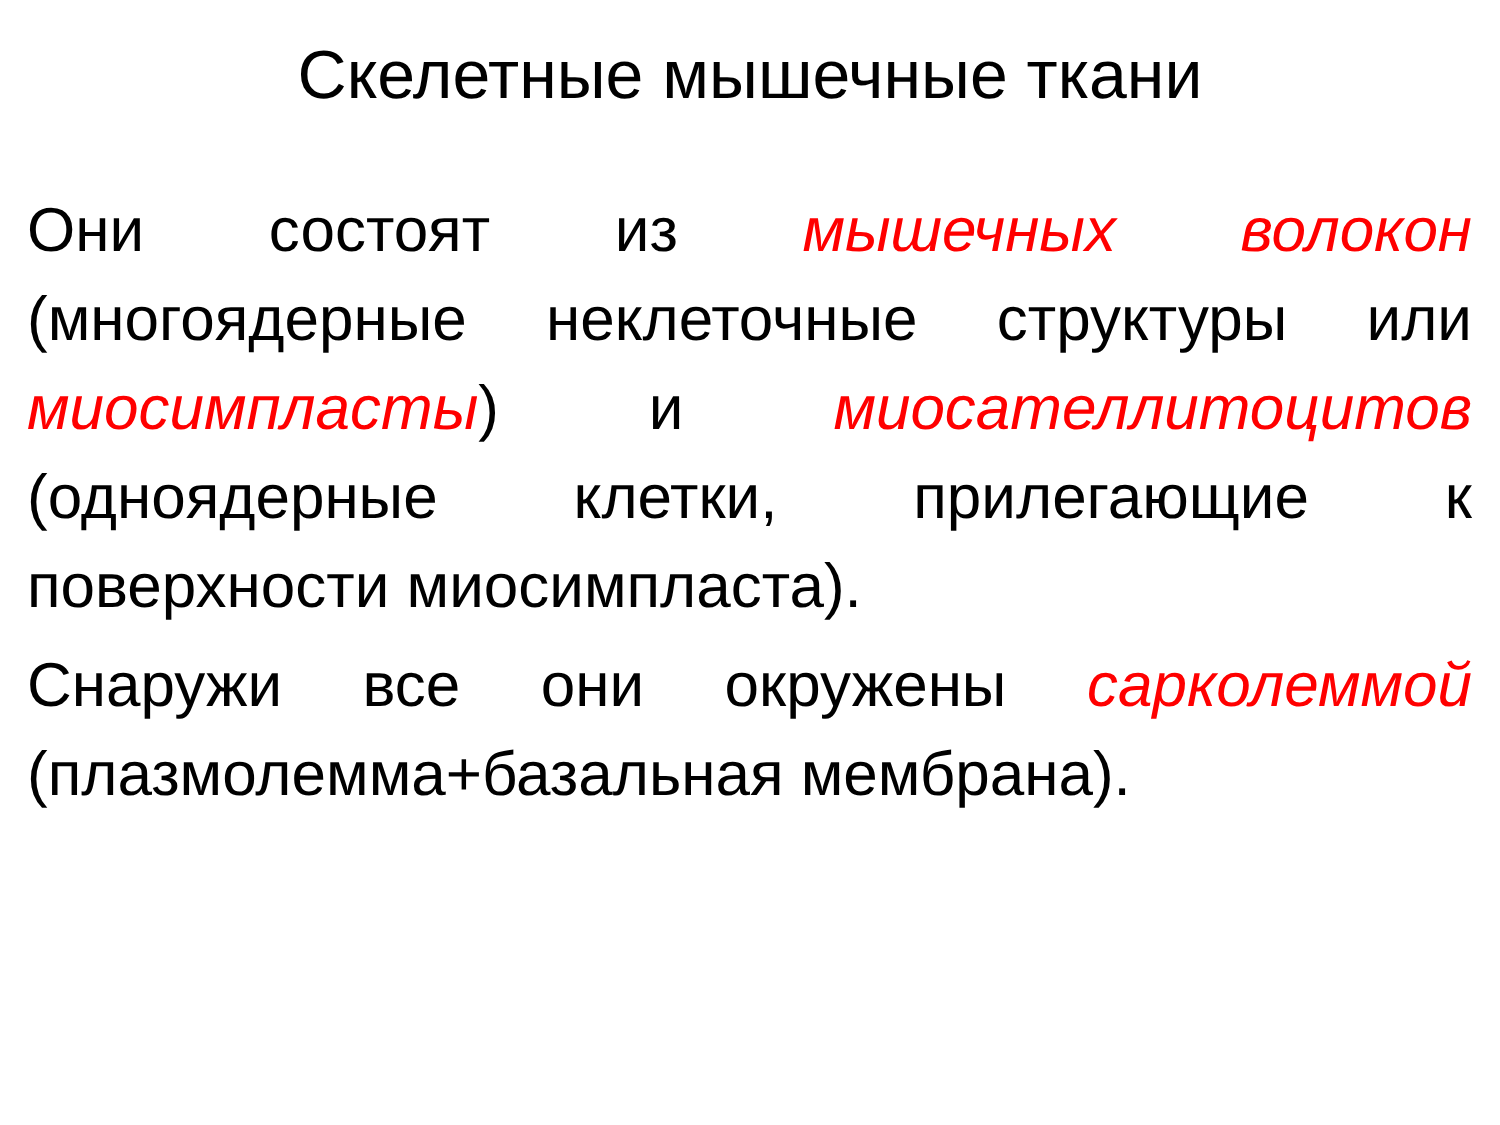Скелетные мышечные ткани
Они состоят из мышечных волокон (многоядерные неклеточные структуры или миосимпласты) и миосателлитоцитов (одноядерные клетки, прилегающие к поверхности миосимпласта).
Снаружи все они окружены сарколеммой (плазмолемма+базальная мембрана).